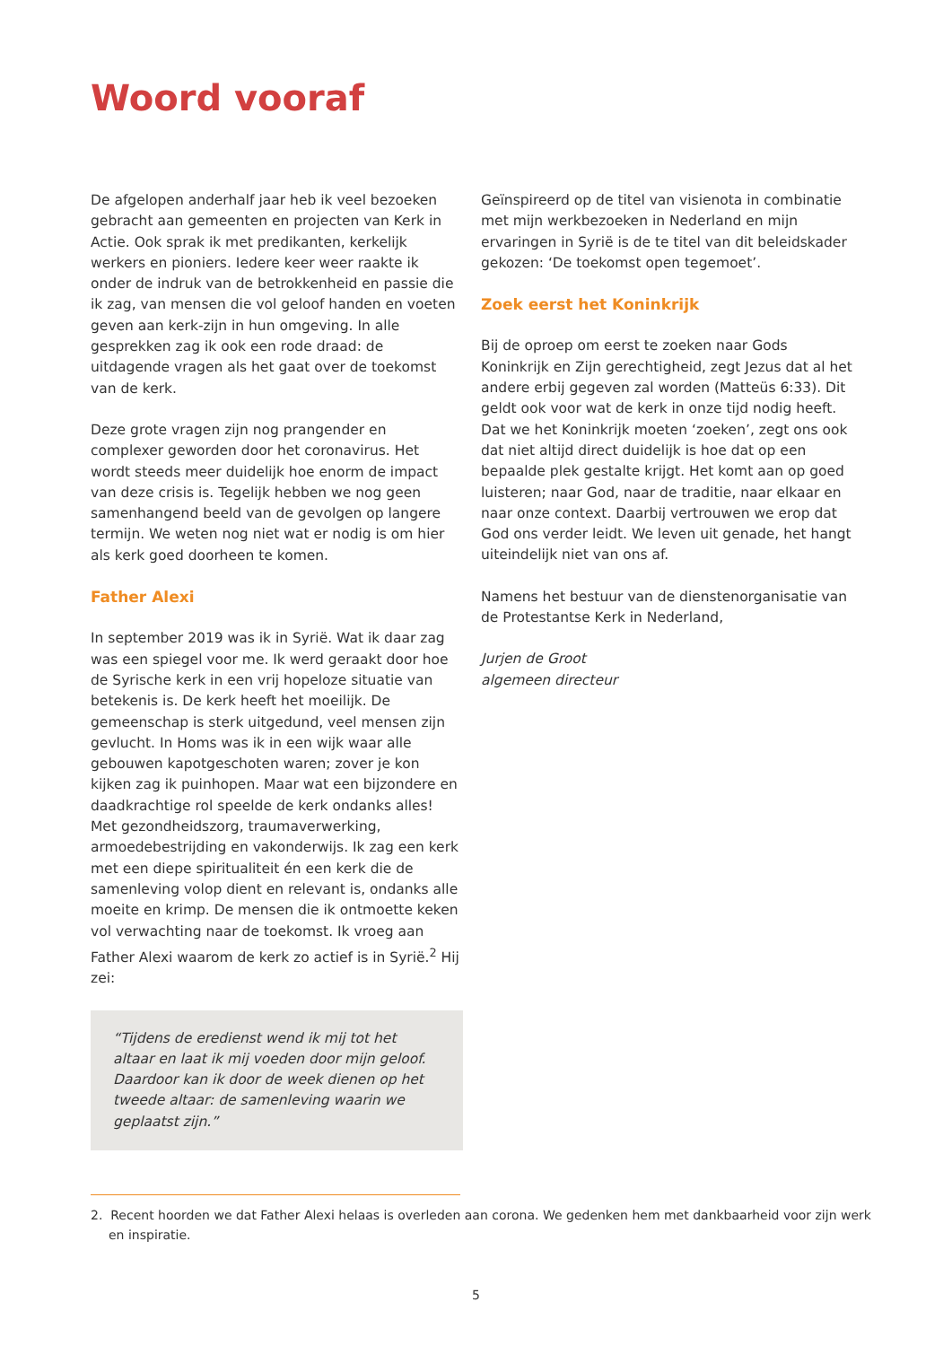Woord vooraf
De afgelopen anderhalf jaar heb ik veel bezoeken gebracht aan gemeenten en projecten van Kerk in Actie. Ook sprak ik met predikanten, kerkelijk werkers en pioniers. Iedere keer weer raakte ik onder de indruk van de betrokkenheid en passie die ik zag, van mensen die vol geloof handen en voeten geven aan kerk-zijn in hun omgeving. In alle gesprekken zag ik ook een rode draad: de uitdagende vragen als het gaat over de toekomst van de kerk.
Deze grote vragen zijn nog prangender en complexer geworden door het coronavirus. Het wordt steeds meer duidelijk hoe enorm de impact van deze crisis is. Tegelijk hebben we nog geen samenhangend beeld van de gevolgen op langere termijn. We weten nog niet wat er nodig is om hier als kerk goed doorheen te komen.
Father Alexi
In september 2019 was ik in Syrië. Wat ik daar zag was een spiegel voor me. Ik werd geraakt door hoe de Syrische kerk in een vrij hopeloze situatie van betekenis is. De kerk heeft het moeilijk. De gemeenschap is sterk uitgedund, veel mensen zijn gevlucht. In Homs was ik in een wijk waar alle gebouwen kapotgeschoten waren; zover je kon kijken zag ik puinhopen. Maar wat een bijzondere en daadkrachtige rol speelde de kerk ondanks alles! Met gezondheidszorg, traumaverwerking, armoedebestrijding en vakonderwijs. Ik zag een kerk met een diepe spiritualiteit én een kerk die de samenleving volop dient en relevant is, ondanks alle moeite en krimp. De mensen die ik ontmoette keken vol verwachting naar de toekomst. Ik vroeg aan Father Alexi waarom de kerk zo actief is in Syrië.<sup>2</sup> Hij zei:
“Tijdens de eredienst wend ik mij tot het altaar en laat ik mij voeden door mijn geloof. Daardoor kan ik door de week dienen op het tweede altaar: de samenleving waarin we geplaatst zijn.”
Geïnspireerd op de titel van visienota in combinatie met mijn werkbezoeken in Nederland en mijn ervaringen in Syrië is de te titel van dit beleidskader gekozen: ‘De toekomst open tegemoet’.
Zoek eerst het Koninkrijk
Bij de oproep om eerst te zoeken naar Gods Koninkrijk en Zijn gerechtigheid, zegt Jezus dat al het andere erbij gegeven zal worden (Matteüs 6:33). Dit geldt ook voor wat de kerk in onze tijd nodig heeft. Dat we het Koninkrijk moeten ‘zoeken’, zegt ons ook dat niet altijd direct duidelijk is hoe dat op een bepaalde plek gestalte krijgt. Het komt aan op goed luisteren; naar God, naar de traditie, naar elkaar en naar onze context. Daarbij vertrouwen we erop dat God ons verder leidt. We leven uit genade, het hangt uiteindelijk niet van ons af.
Namens het bestuur van de dienstenorganisatie van de Protestantse Kerk in Nederland,
Jurjen de Groot
algemeen directeur
2. Recent hoorden we dat Father Alexi helaas is overleden aan corona. We gedenken hem met dankbaarheid voor zijn werk en inspiratie.
5